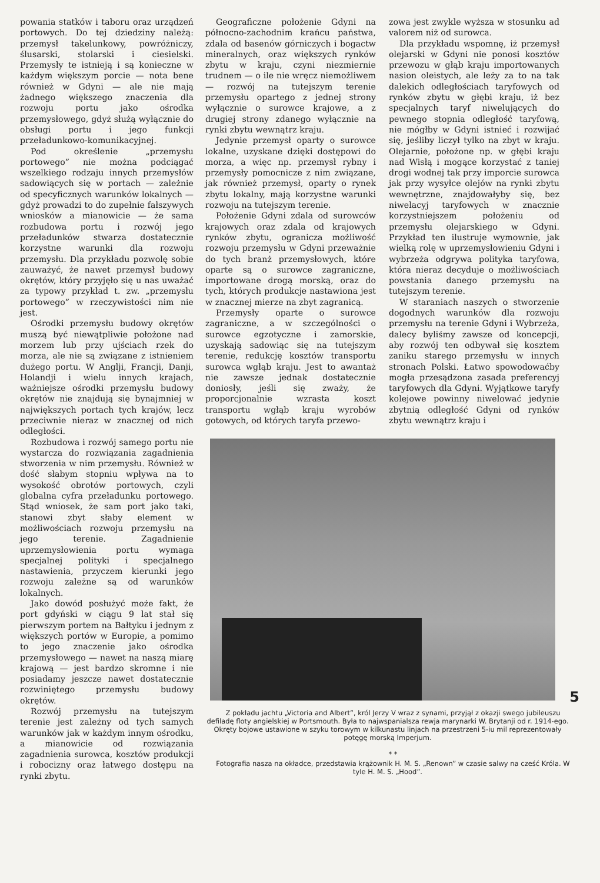powania statków i taboru oraz urządzeń portowych. Do tej dziedziny należą: przemysł takelunkowy, powróżniczy, ślusarski, stolarski i ciesielski. Przemysły te istnieją i są konieczne w każdym większym porcie — nota bene również w Gdyni — ale nie mają żadnego większego znaczenia dla rozwoju portu jako ośrodka przemysłowego, gdyż służą wyłącznie do obsługi portu i jego funkcji przeładunkowo-komunikacyjnej.
Pod określenie „przemysłu portowego” nie można podciągać wszelkiego rodzaju innych przemysłów sadowiących się w portach — zależnie od specyficznych warunków lokalnych — gdyż prowadzi to do zupełnie fałszywych wniosków a mianowicie — że sama rozbudowa portu i rozwój jego przeładunków stwarza dostatecznie korzystne warunki dla rozwoju przemysłu. Dla przykładu pozwolę sobie zauważyć, że nawet przemysł budowy okrętów, który przyjęło się u nas uważać za typowy przykład t. zw. „przemysłu portowego” w rzeczywistości nim nie jest.
Ośrodki przemysłu budowy okrętów muszą być niewątpliwie położone nad morzem lub przy ujściach rzek do morza, ale nie są związane z istnieniem dużego portu. W Anglji, Francji, Danji, Holandji i wielu innych krajach, ważniejsze ośrodki przemysłu budowy okrętów nie znajdują się bynajmniej w największych portach tych krajów, lecz przeciwnie nieraz w znacznej od nich odległości.
Rozbudowa i rozwój samego portu nie wystarcza do rozwiązania zagadnienia stworzenia w nim przemysłu. Również w dość słabym stopniu wpływa na to wysokość obrotów portowych, czyli globalna cyfra przeładunku portowego. Stąd wniosek, że sam port jako taki, stanowi zbyt słaby element w możliwościach rozwoju przemysłu na jego terenie. Zagadnienie uprzemysłowienia portu wymaga specjalnej polityki i specjalnego nastawienia, przyczem kierunki jego rozwoju zależne są od warunków lokalnych.
Jako dowód posłużyć może fakt, że port gdyński w ciągu 9 lat stał się pierwszym portem na Bałtyku i jednym z większych portów w Europie, a pomimo to jego znaczenie jako ośrodka przemysłowego — nawet na naszą miarę krajową — jest bardzo skromne i nie posiadamy jeszcze nawet dostatecznie rozwiniętego przemysłu budowy okrętów.
Rozwój przemysłu na tutejszym terenie jest zależny od tych samych warunków jak w każdym innym ośrodku, a mianowicie od rozwiązania zagadnienia surowca, kosztów produkcji i robocizny oraz łatwego dostępu na rynki zbytu.
Geograficzne położenie Gdyni na północno-zachodnim krańcu państwa, zdala od basenów górniczych i bogactw mineralnych, oraz większych rynków zbytu w kraju, czyni niezmiernie trudnem — o ile nie wręcz niemożliwem — rozwój na tutejszym terenie przemysłu opartego z jednej strony wyłącznie o surowce krajowe, a z drugiej strony zdanego wyłącznie na rynki zbytu wewnątrz kraju.
Jedynie przemysł oparty o surowce lokalne, uzyskane dzięki dostępowi do morza, a więc np. przemysł rybny i przemysły pomocnicze z nim związane, jak również przemysł, oparty o rynek zbytu lokalny, mają korzystne warunki rozwoju na tutejszym terenie.
Położenie Gdyni zdala od surowców krajowych oraz zdala od krajowych rynków zbytu, ogranicza możliwość rozwoju przemysłu w Gdyni przeważnie do tych branż przemysłowych, które oparte są o surowce zagraniczne, importowane drogą morską, oraz do tych, których produkcje nastawiona jest w znacznej mierze na zbyt zagranicą.
Przemysły oparte o surowce zagraniczne, a w szczególności o surowce egzotyczne i zamorskie, uzyskają sadowiąc się na tutejszym terenie, redukcję kosztów transportu surowca wgłąb kraju. Jest to awantaż nie zawsze jednak dostatecznie doniosły, jeśli się zważy, że proporcjonalnie wzrasta koszt transportu wgłąb kraju wyrobów gotowych, od których taryfa przewo-
zowa jest zwykle wyższa w stosunku ad valorem niż od surowca.
Dla przykładu wspomnę, iż przemysł olejarski w Gdyni nie ponosi kosztów przewozu w głąb kraju importowanych nasion oleistych, ale leży za to na tak dalekich odległościach taryfowych od rynków zbytu w głębi kraju, iż bez specjalnych taryf niwelujących do pewnego stopnia odległość taryfową, nie mógłby w Gdyni istnieć i rozwijać się, jeśliby liczył tylko na zbyt w kraju. Olejarnie, położone np. w głębi kraju nad Wisłą i mogące korzystać z taniej drogi wodnej tak przy imporcie surowca jak przy wysyłce olejów na rynki zbytu wewnętrzne, znajdowałyby się, bez niwelacyj taryfowych w znacznie korzystniejszem położeniu od przemysłu olejarskiego w Gdyni. Przykład ten ilustruje wymownie, jak wielką rolę w uprzemysłowieniu Gdyni i wybrzeża odgrywa polityka taryfowa, która nieraz decyduje o możliwościach powstania danego przemysłu na tutejszym terenie.
W staraniach naszych o stworzenie dogodnych warunków dla rozwoju przemysłu na terenie Gdyni i Wybrzeża, dalecy byliśmy zawsze od koncepcji, aby rozwój ten odbywał się kosztem zaniku starego przemysłu w innych stronach Polski. Łatwo spowodowaćby mogła przesądzona zasada preferencyj taryfowych dla Gdyni. Wyjątkowe taryfy kolejowe powinny niwelować jedynie zbytnią odległość Gdyni od rynków zbytu wewnątrz kraju i
Z pokładu jachtu „Victoria and Albert”, król Jerzy V wraz z synami, przyjął z okazji swego jubileuszu defiladę floty angielskiej w Portsmouth. Była to najwspanialsza rewja marynarki W. Brytanji od r. 1914-ego. Okręty bojowe ustawione w szyku torowym w kilkunastu linjach na przestrzeni 5-iu mil reprezentowały potęgę morską Imperjum.
* *
Fotografia nasza na okładce, przedstawia krążownik H. M. S. „Renown” w czasie salwy na cześć Króla. W tyle H. M. S. „Hood”.
5